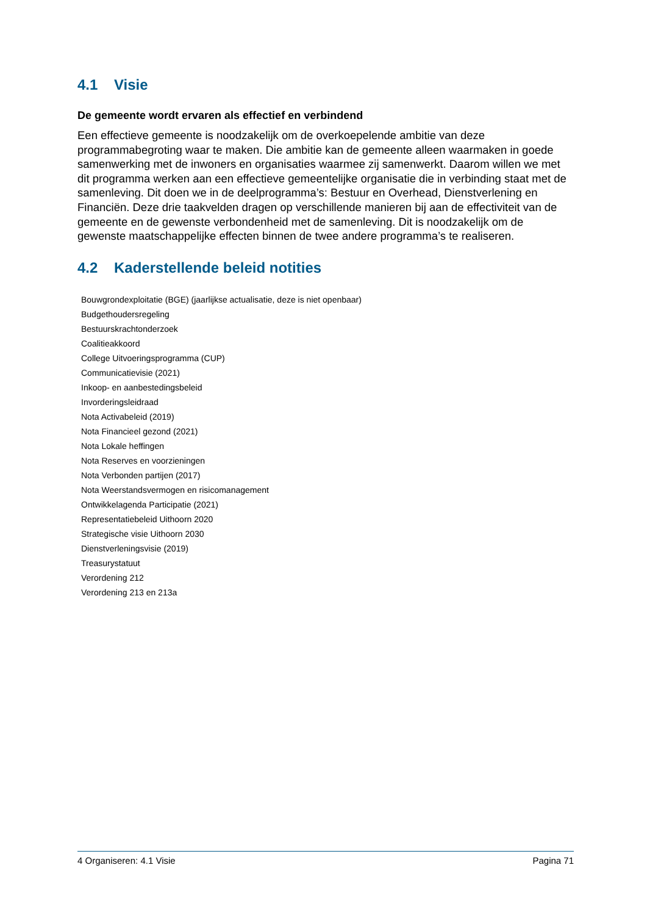4.1 Visie
De gemeente wordt ervaren als effectief en verbindend
Een effectieve gemeente is noodzakelijk om de overkoepelende ambitie van deze programmabegroting waar te maken. Die ambitie kan de gemeente alleen waarmaken in goede samenwerking met de inwoners en organisaties waarmee zij samenwerkt. Daarom willen we met dit programma werken aan een effectieve gemeentelijke organisatie die in verbinding staat met de samenleving. Dit doen we in de deelprogramma’s: Bestuur en Overhead, Dienstverlening en Financiën. Deze drie taakvelden dragen op verschillende manieren bij aan de effectiviteit van de gemeente en de gewenste verbondenheid met de samenleving. Dit is noodzakelijk om de gewenste maatschappelijke effecten binnen de twee andere programma’s te realiseren.
4.2 Kaderstellende beleid notities
Bouwgrondexploitatie (BGE) (jaarlijkse actualisatie, deze is niet openbaar)
Budgethoudersregeling
Bestuurskrachtonderzoek
Coalitieakkoord
College Uitvoeringsprogramma (CUP)
Communicatievisie (2021)
Inkoop- en aanbestedingsbeleid
Invorderingsleidraad
Nota Activabeleid (2019)
Nota Financieel gezond (2021)
Nota Lokale heffingen
Nota Reserves en voorzieningen
Nota Verbonden partijen (2017)
Nota Weerstandsvermogen en risicomanagement
Ontwikkelagenda Participatie (2021)
Representatiebeleid Uithoorn 2020
Strategische visie Uithoorn 2030
Dienstverleningsvisie (2019)
Treasurystatuut
Verordening 212
Verordening 213 en 213a
4 Organiseren: 4.1 Visie Pagina 71